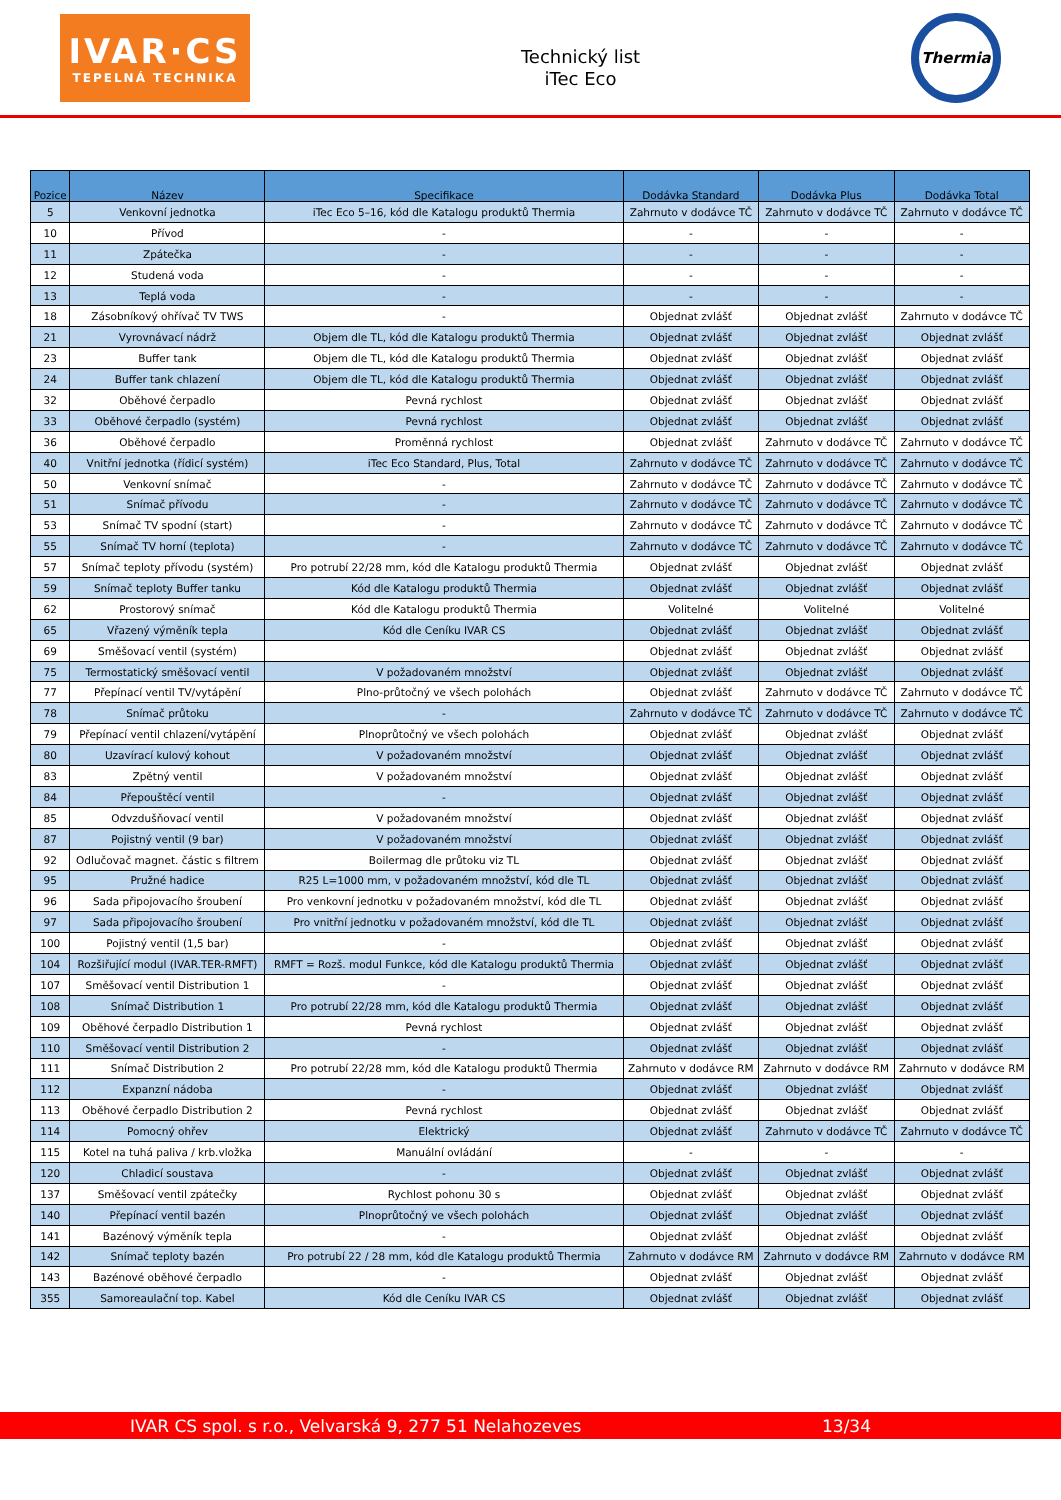IVAR·CS
TEPELNÁ TECHNIKA
Technický list
iTec Eco
Thermia
| Pozice | Název | Specifikace | Dodávka Standard | Dodávka Plus | Dodávka Total |
| --- | --- | --- | --- | --- | --- |
| 5 | Venkovní jednotka | iTec Eco 5–16, kód dle Katalogu produktů Thermia | Zahrnuto v dodávce TČ | Zahrnuto v dodávce TČ | Zahrnuto v dodávce TČ |
| 10 | Přívod | - | - | - | - |
| 11 | Zpátečka | - | - | - | - |
| 12 | Studená voda | - | - | - | - |
| 13 | Teplá voda | - | - | - | - |
| 18 | Zásobníkový ohřívač TV TWS | - | Objednat zvlášť | Objednat zvlášť | Zahrnuto v dodávce TČ |
| 21 | Vyrovnávací nádrž | Objem dle TL, kód dle Katalogu produktů Thermia | Objednat zvlášť | Objednat zvlášť | Objednat zvlášť |
| 23 | Buffer tank | Objem dle TL, kód dle Katalogu produktů Thermia | Objednat zvlášť | Objednat zvlášť | Objednat zvlášť |
| 24 | Buffer tank chlazení | Objem dle TL, kód dle Katalogu produktů Thermia | Objednat zvlášť | Objednat zvlášť | Objednat zvlášť |
| 32 | Oběhové čerpadlo | Pevná rychlost | Objednat zvlášť | Objednat zvlášť | Objednat zvlášť |
| 33 | Oběhové čerpadlo (systém) | Pevná rychlost | Objednat zvlášť | Objednat zvlášť | Objednat zvlášť |
| 36 | Oběhové čerpadlo | Proměnná rychlost | Objednat zvlášť | Zahrnuto v dodávce TČ | Zahrnuto v dodávce TČ |
| 40 | Vnitřní jednotka (řídicí systém) | iTec Eco Standard, Plus, Total | Zahrnuto v dodávce TČ | Zahrnuto v dodávce TČ | Zahrnuto v dodávce TČ |
| 50 | Venkovní snímač | - | Zahrnuto v dodávce TČ | Zahrnuto v dodávce TČ | Zahrnuto v dodávce TČ |
| 51 | Snímač přívodu | - | Zahrnuto v dodávce TČ | Zahrnuto v dodávce TČ | Zahrnuto v dodávce TČ |
| 53 | Snímač TV spodní (start) | - | Zahrnuto v dodávce TČ | Zahrnuto v dodávce TČ | Zahrnuto v dodávce TČ |
| 55 | Snímač TV horní (teplota) | - | Zahrnuto v dodávce TČ | Zahrnuto v dodávce TČ | Zahrnuto v dodávce TČ |
| 57 | Snímač teploty přívodu (systém) | Pro potrubí 22/28 mm, kód dle Katalogu produktů Thermia | Objednat zvlášť | Objednat zvlášť | Objednat zvlášť |
| 59 | Snímač teploty Buffer tanku | Kód dle Katalogu produktů Thermia | Objednat zvlášť | Objednat zvlášť | Objednat zvlášť |
| 62 | Prostorový snímač | Kód dle Katalogu produktů Thermia | Volitelné | Volitelné | Volitelné |
| 65 | Vřazený výměník tepla | Kód dle Ceníku IVAR CS | Objednat zvlášť | Objednat zvlášť | Objednat zvlášť |
| 69 | Směšovací ventil (systém) | | Objednat zvlášť | Objednat zvlášť | Objednat zvlášť |
| 75 | Termostatický směšovací ventil | V požadovaném množství | Objednat zvlášť | Objednat zvlášť | Objednat zvlášť |
| 77 | Přepínací ventil TV/vytápění | Plno-průtočný ve všech polohách | Objednat zvlášť | Zahrnuto v dodávce TČ | Zahrnuto v dodávce TČ |
| 78 | Snímač průtoku | - | Zahrnuto v dodávce TČ | Zahrnuto v dodávce TČ | Zahrnuto v dodávce TČ |
| 79 | Přepínací ventil chlazení/vytápění | Plnoprůtočný ve všech polohách | Objednat zvlášť | Objednat zvlášť | Objednat zvlášť |
| 80 | Uzavírací kulový kohout | V požadovaném množství | Objednat zvlášť | Objednat zvlášť | Objednat zvlášť |
| 83 | Zpětný ventil | V požadovaném množství | Objednat zvlášť | Objednat zvlášť | Objednat zvlášť |
| 84 | Přepouštěcí ventil | - | Objednat zvlášť | Objednat zvlášť | Objednat zvlášť |
| 85 | Odvzdušňovací ventil | V požadovaném množství | Objednat zvlášť | Objednat zvlášť | Objednat zvlášť |
| 87 | Pojistný ventil (9 bar) | V požadovaném množství | Objednat zvlášť | Objednat zvlášť | Objednat zvlášť |
| 92 | Odlučovač magnet. částic s filtrem | Boilermag dle průtoku viz TL | Objednat zvlášť | Objednat zvlášť | Objednat zvlášť |
| 95 | Pružné hadice | R25 L=1000 mm, v požadovaném množství, kód dle TL | Objednat zvlášť | Objednat zvlášť | Objednat zvlášť |
| 96 | Sada připojovacího šroubení | Pro venkovní jednotku v požadovaném množství, kód dle TL | Objednat zvlášť | Objednat zvlášť | Objednat zvlášť |
| 97 | Sada připojovacího šroubení | Pro vnitřní jednotku v požadovaném množství, kód dle TL | Objednat zvlášť | Objednat zvlášť | Objednat zvlášť |
| 100 | Pojistný ventil (1,5 bar) | - | Objednat zvlášť | Objednat zvlášť | Objednat zvlášť |
| 104 | Rozšiřující modul (IVAR.TER-RMFT) | RMFT = Rozš. modul Funkce, kód dle Katalogu produktů Thermia | Objednat zvlášť | Objednat zvlášť | Objednat zvlášť |
| 107 | Směšovací ventil Distribution 1 | - | Objednat zvlášť | Objednat zvlášť | Objednat zvlášť |
| 108 | Snímač Distribution 1 | Pro potrubí 22/28 mm, kód dle Katalogu produktů Thermia | Objednat zvlášť | Objednat zvlášť | Objednat zvlášť |
| 109 | Oběhové čerpadlo Distribution 1 | Pevná rychlost | Objednat zvlášť | Objednat zvlášť | Objednat zvlášť |
| 110 | Směšovací ventil Distribution 2 | - | Objednat zvlášť | Objednat zvlášť | Objednat zvlášť |
| 111 | Snímač Distribution 2 | Pro potrubí 22/28 mm, kód dle Katalogu produktů Thermia | Zahrnuto v dodávce RM | Zahrnuto v dodávce RM | Zahrnuto v dodávce RM |
| 112 | Expanzní nádoba | - | Objednat zvlášť | Objednat zvlášť | Objednat zvlášť |
| 113 | Oběhové čerpadlo Distribution 2 | Pevná rychlost | Objednat zvlášť | Objednat zvlášť | Objednat zvlášť |
| 114 | Pomocný ohřev | Elektrický | Objednat zvlášť | Zahrnuto v dodávce TČ | Zahrnuto v dodávce TČ |
| 115 | Kotel na tuhá paliva / krb.vložka | Manuální ovládání | - | - | - |
| 120 | Chladicí soustava | - | Objednat zvlášť | Objednat zvlášť | Objednat zvlášť |
| 137 | Směšovací ventil zpátečky | Rychlost pohonu 30 s | Objednat zvlášť | Objednat zvlášť | Objednat zvlášť |
| 140 | Přepínací ventil bazén | Plnoprůtočný ve všech polohách | Objednat zvlášť | Objednat zvlášť | Objednat zvlášť |
| 141 | Bazénový výměník tepla | - | Objednat zvlášť | Objednat zvlášť | Objednat zvlášť |
| 142 | Snímač teploty bazén | Pro potrubí 22 / 28 mm, kód dle Katalogu produktů Thermia | Zahrnuto v dodávce RM | Zahrnuto v dodávce RM | Zahrnuto v dodávce RM |
| 143 | Bazénové oběhové čerpadlo | - | Objednat zvlášť | Objednat zvlášť | Objednat zvlášť |
| 355 | Samoreaulační top. Kabel | Kód dle Ceníku IVAR CS | Objednat zvlášť | Objednat zvlášť | Objednat zvlášť |
IVAR CS spol. s r.o., Velvarská 9, 277 51 Nelahozeves 13/34